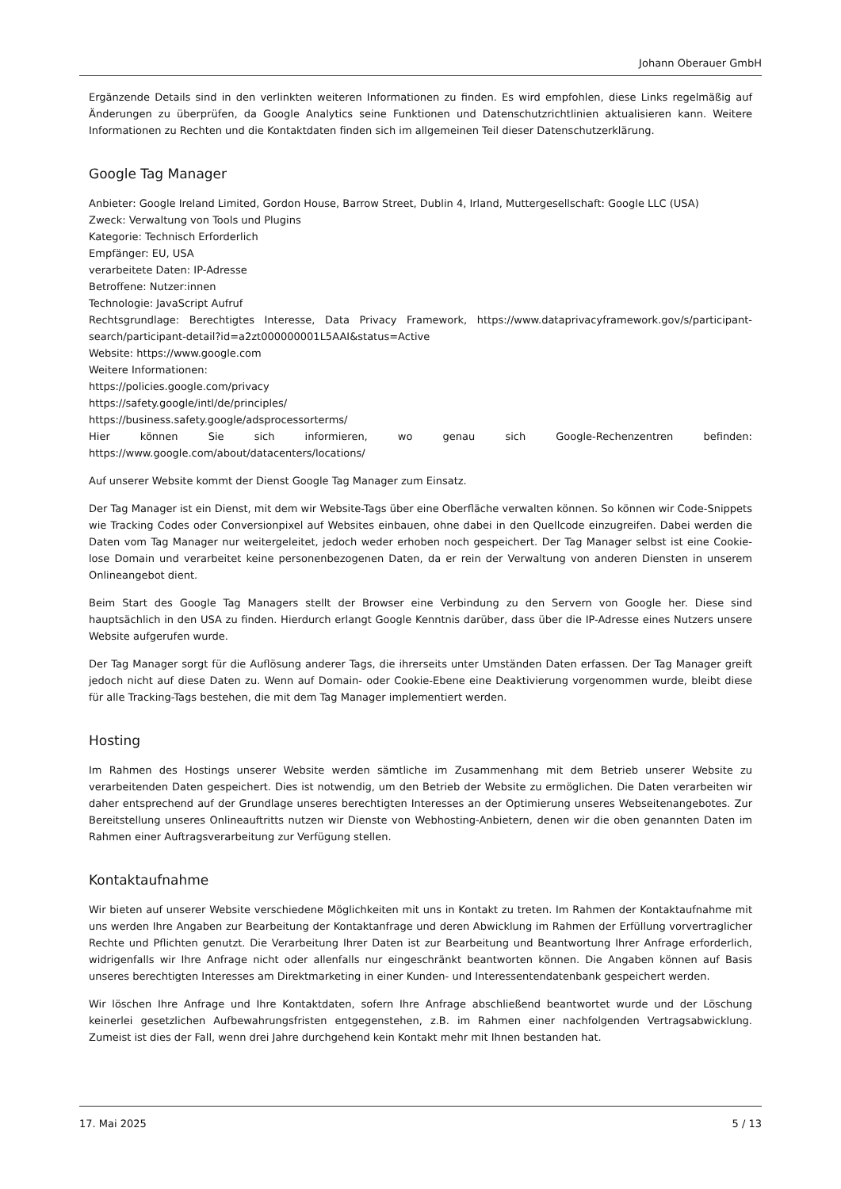Johann Oberauer GmbH
Ergänzende Details sind in den verlinkten weiteren Informationen zu finden. Es wird empfohlen, diese Links regelmäßig auf Änderungen zu überprüfen, da Google Analytics seine Funktionen und Datenschutzrichtlinien aktualisieren kann. Weitere Informationen zu Rechten und die Kontaktdaten finden sich im allgemeinen Teil dieser Datenschutzerklärung.
Google Tag Manager
Anbieter: Google Ireland Limited, Gordon House, Barrow Street, Dublin 4, Irland, Muttergesellschaft: Google LLC (USA)
Zweck: Verwaltung von Tools und Plugins
Kategorie: Technisch Erforderlich
Empfänger: EU, USA
verarbeitete Daten: IP-Adresse
Betroffene: Nutzer:innen
Technologie: JavaScript Aufruf
Rechtsgrundlage: Berechtigtes Interesse, Data Privacy Framework, https://www.dataprivacyframework.gov/s/participant-search/participant-detail?id=a2zt000000001L5AAI&status=Active
Website: https://www.google.com
Weitere Informationen:
https://policies.google.com/privacy
https://safety.google/intl/de/principles/
https://business.safety.google/adsprocessorterms/
Hier können Sie sich informieren, wo genau sich Google-Rechenzentren befinden: https://www.google.com/about/datacenters/locations/
Auf unserer Website kommt der Dienst Google Tag Manager zum Einsatz.
Der Tag Manager ist ein Dienst, mit dem wir Website-Tags über eine Oberfläche verwalten können. So können wir Code-Snippets wie Tracking Codes oder Conversionpixel auf Websites einbauen, ohne dabei in den Quellcode einzugreifen. Dabei werden die Daten vom Tag Manager nur weitergeleitet, jedoch weder erhoben noch gespeichert. Der Tag Manager selbst ist eine Cookie-lose Domain und verarbeitet keine personenbezogenen Daten, da er rein der Verwaltung von anderen Diensten in unserem Onlineangebot dient.
Beim Start des Google Tag Managers stellt der Browser eine Verbindung zu den Servern von Google her. Diese sind hauptsächlich in den USA zu finden. Hierdurch erlangt Google Kenntnis darüber, dass über die IP-Adresse eines Nutzers unsere Website aufgerufen wurde.
Der Tag Manager sorgt für die Auflösung anderer Tags, die ihrerseits unter Umständen Daten erfassen. Der Tag Manager greift jedoch nicht auf diese Daten zu. Wenn auf Domain- oder Cookie-Ebene eine Deaktivierung vorgenommen wurde, bleibt diese für alle Tracking-Tags bestehen, die mit dem Tag Manager implementiert werden.
Hosting
Im Rahmen des Hostings unserer Website werden sämtliche im Zusammenhang mit dem Betrieb unserer Website zu verarbeitenden Daten gespeichert. Dies ist notwendig, um den Betrieb der Website zu ermöglichen. Die Daten verarbeiten wir daher entsprechend auf der Grundlage unseres berechtigten Interesses an der Optimierung unseres Webseitenangebotes. Zur Bereitstellung unseres Onlineauftritts nutzen wir Dienste von Webhosting-Anbietern, denen wir die oben genannten Daten im Rahmen einer Auftragsverarbeitung zur Verfügung stellen.
Kontaktaufnahme
Wir bieten auf unserer Website verschiedene Möglichkeiten mit uns in Kontakt zu treten. Im Rahmen der Kontaktaufnahme mit uns werden Ihre Angaben zur Bearbeitung der Kontaktanfrage und deren Abwicklung im Rahmen der Erfüllung vorvertraglicher Rechte und Pflichten genutzt. Die Verarbeitung Ihrer Daten ist zur Bearbeitung und Beantwortung Ihrer Anfrage erforderlich, widrigenfalls wir Ihre Anfrage nicht oder allenfalls nur eingeschränkt beantworten können. Die Angaben können auf Basis unseres berechtigten Interesses am Direktmarketing in einer Kunden- und Interessentendatenbank gespeichert werden.
Wir löschen Ihre Anfrage und Ihre Kontaktdaten, sofern Ihre Anfrage abschließend beantwortet wurde und der Löschung keinerlei gesetzlichen Aufbewahrungsfristen entgegenstehen, z.B. im Rahmen einer nachfolgenden Vertragsabwicklung. Zumeist ist dies der Fall, wenn drei Jahre durchgehend kein Kontakt mehr mit Ihnen bestanden hat.
17. Mai 2025 5 / 13